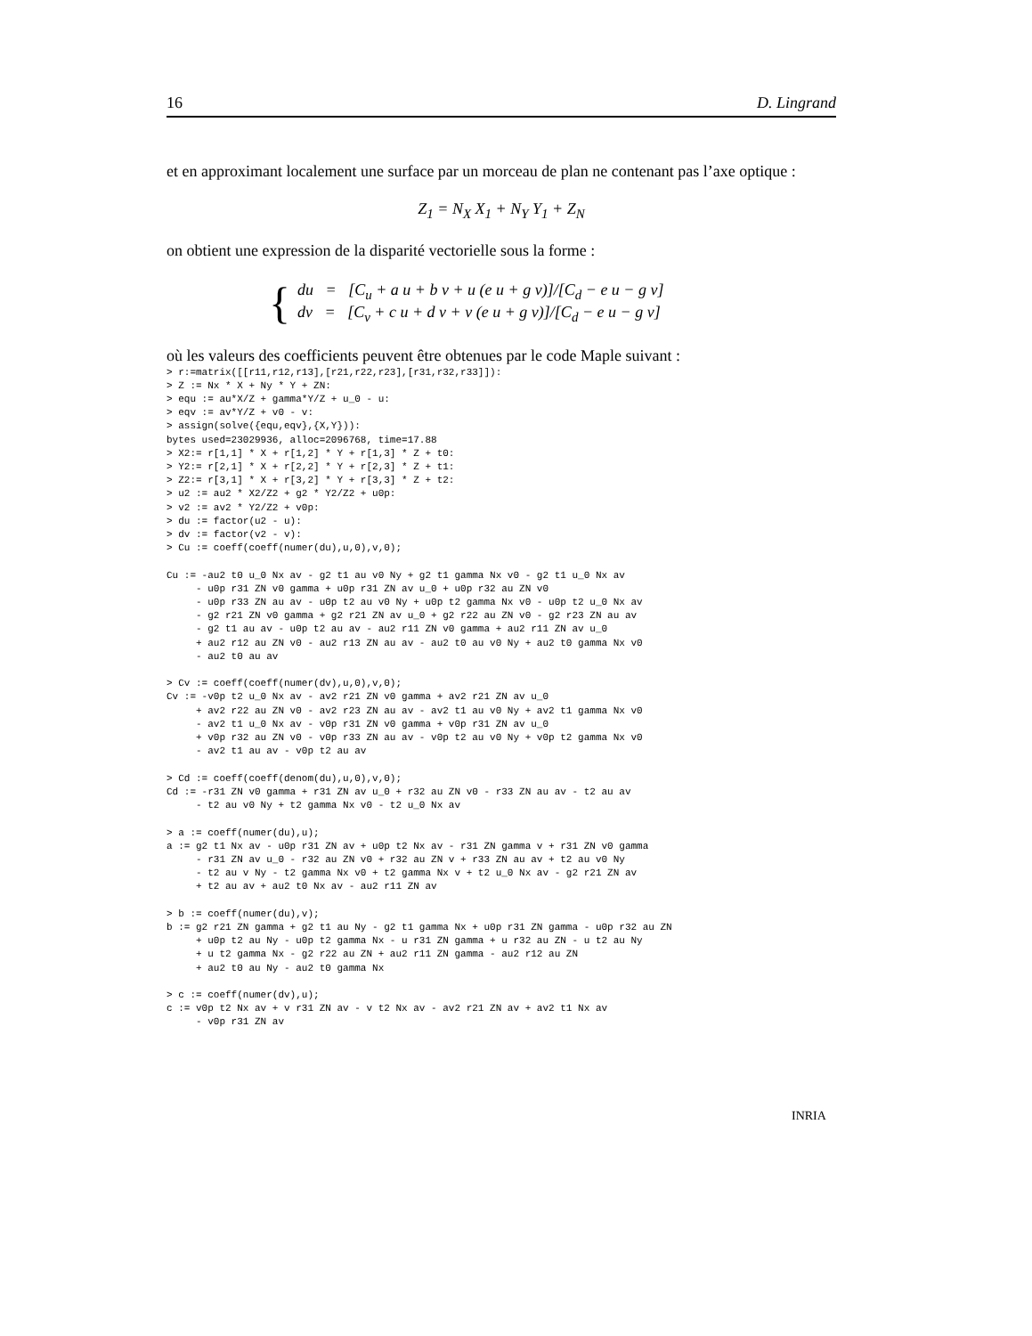16 D. Lingrand
et en approximant localement une surface par un morceau de plan ne contenant pas l’axe optique :
Z<sub>1</sub> = N<sub>X</sub> X<sub>1</sub> + N<sub>Y</sub> Y<sub>1</sub> + Z<sub>N</sub>
on obtient une expression de la disparité vectorielle sous la forme :
{
du = [C<sub>u</sub> + a u + b v + u (e u + g v)]/[C<sub>d</sub> − e u − g v]
dv = [C<sub>v</sub> + c u + d v + v (e u + g v)]/[C<sub>d</sub> − e u − g v]
où les valeurs des coefficients peuvent être obtenues par le code Maple suivant :
> r:=matrix([[r11,r12,r13],[r21,r22,r23],[r31,r32,r33]]):
> Z := Nx * X + Ny * Y + ZN:
> equ := au*X/Z + gamma*Y/Z + u_0 - u:
> eqv := av*Y/Z + v0 - v:
> assign(solve({equ,eqv},{X,Y})):
bytes used=23029936, alloc=2096768, time=17.88
> X2:= r[1,1] * X + r[1,2] * Y + r[1,3] * Z + t0:
> Y2:= r[2,1] * X + r[2,2] * Y + r[2,3] * Z + t1:
> Z2:= r[3,1] * X + r[3,2] * Y + r[3,3] * Z + t2:
> u2 := au2 * X2/Z2 + g2 * Y2/Z2 + u0p:
> v2 := av2 * Y2/Z2 + v0p:
> du := factor(u2 - u):
> dv := factor(v2 - v):
> Cu := coeff(coeff(numer(du),u,0),v,0);

Cu := -au2 t0 u_0 Nx av - g2 t1 au v0 Ny + g2 t1 gamma Nx v0 - g2 t1 u_0 Nx av
     - u0p r31 ZN v0 gamma + u0p r31 ZN av u_0 + u0p r32 au ZN v0
     - u0p r33 ZN au av - u0p t2 au v0 Ny + u0p t2 gamma Nx v0 - u0p t2 u_0 Nx av
     - g2 r21 ZN v0 gamma + g2 r21 ZN av u_0 + g2 r22 au ZN v0 - g2 r23 ZN au av
     - g2 t1 au av - u0p t2 au av - au2 r11 ZN v0 gamma + au2 r11 ZN av u_0
     + au2 r12 au ZN v0 - au2 r13 ZN au av - au2 t0 au v0 Ny + au2 t0 gamma Nx v0
     - au2 t0 au av

> Cv := coeff(coeff(numer(dv),u,0),v,0);
Cv := -v0p t2 u_0 Nx av - av2 r21 ZN v0 gamma + av2 r21 ZN av u_0
     + av2 r22 au ZN v0 - av2 r23 ZN au av - av2 t1 au v0 Ny + av2 t1 gamma Nx v0
     - av2 t1 u_0 Nx av - v0p r31 ZN v0 gamma + v0p r31 ZN av u_0
     + v0p r32 au ZN v0 - v0p r33 ZN au av - v0p t2 au v0 Ny + v0p t2 gamma Nx v0
     - av2 t1 au av - v0p t2 au av

> Cd := coeff(coeff(denom(du),u,0),v,0);
Cd := -r31 ZN v0 gamma + r31 ZN av u_0 + r32 au ZN v0 - r33 ZN au av - t2 au av
     - t2 au v0 Ny + t2 gamma Nx v0 - t2 u_0 Nx av

> a := coeff(numer(du),u);
a := g2 t1 Nx av - u0p r31 ZN av + u0p t2 Nx av - r31 ZN gamma v + r31 ZN v0 gamma
     - r31 ZN av u_0 - r32 au ZN v0 + r32 au ZN v + r33 ZN au av + t2 au v0 Ny
     - t2 au v Ny - t2 gamma Nx v0 + t2 gamma Nx v + t2 u_0 Nx av - g2 r21 ZN av
     + t2 au av + au2 t0 Nx av - au2 r11 ZN av

> b := coeff(numer(du),v);
b := g2 r21 ZN gamma + g2 t1 au Ny - g2 t1 gamma Nx + u0p r31 ZN gamma - u0p r32 au ZN
     + u0p t2 au Ny - u0p t2 gamma Nx - u r31 ZN gamma + u r32 au ZN - u t2 au Ny
     + u t2 gamma Nx - g2 r22 au ZN + au2 r11 ZN gamma - au2 r12 au ZN
     + au2 t0 au Ny - au2 t0 gamma Nx

> c := coeff(numer(dv),u);
c := v0p t2 Nx av + v r31 ZN av - v t2 Nx av - av2 r21 ZN av + av2 t1 Nx av
     - v0p r31 ZN av
INRIA